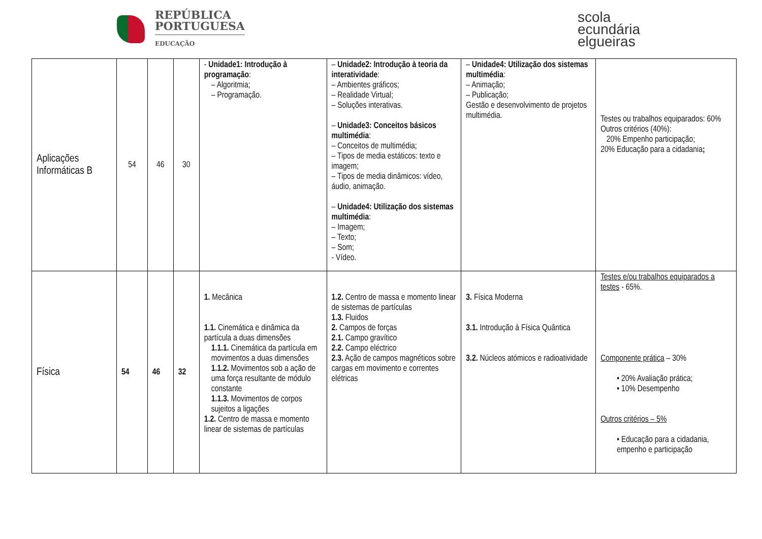REPÚBLICA
PORTUGUESA
EDUCAÇÃO
scola
ecundária
elgueiras
| Aplicações Informáticas B | 54 | 46 | 30 | - Unidade1: Introdução à programação : – Algoritmia; – Programação. | – Unidade2: Introdução à teoria da interatividade : – Ambientes gráficos; – Realidade Virtual; – Soluções interativas. – Unidade3: Conceitos básicos multimédia : – Conceitos de multimédia; – Tipos de media estáticos: texto e imagem; – Tipos de media dinâmicos: vídeo, áudio, animação. – Unidade4: Utilização dos sistemas multimédia : – Imagem; – Texto; – Som; - Vídeo. | – Unidade4: Utilização dos sistemas multimédia : – Animação; – Publicação; Gestão e desenvolvimento de projetos multimédia. | Testes ou trabalhos equiparados: 60% Outros critérios (40%): 20% Empenho participação; 20% Educação para a cidadania ; |
| Física | 54 | 46 | 32 | 1. Mecânica 1.1. Cinemática e dinâmica da partícula a duas dimensões 1.1.1. Cinemática da partícula em movimentos a duas dimensões 1.1.2. Movimentos sob a ação de uma força resultante de módulo constante 1.1.3. Movimentos de corpos sujeitos a ligações 1.2. Centro de massa e momento linear de sistemas de partículas | 1.2. Centro de massa e momento linear de sistemas de partículas 1.3. Fluidos 2. Campos de forças 2.1. Campo gravítico 2.2. Campo eléctrico 2.3. Ação de campos magnéticos sobre cargas em movimento e correntes elétricas | 3. Física Moderna 3.1. Introdução à Física Quântica 3.2. Núcleos atómicos e radioatividade | Testes e/ou trabalhos equiparados a testes - 65%. Componente prática – 30% • 20% Avaliação prática; • 10% Desempenho Outros critérios – 5% • Educação para a cidadania, empenho e participação |